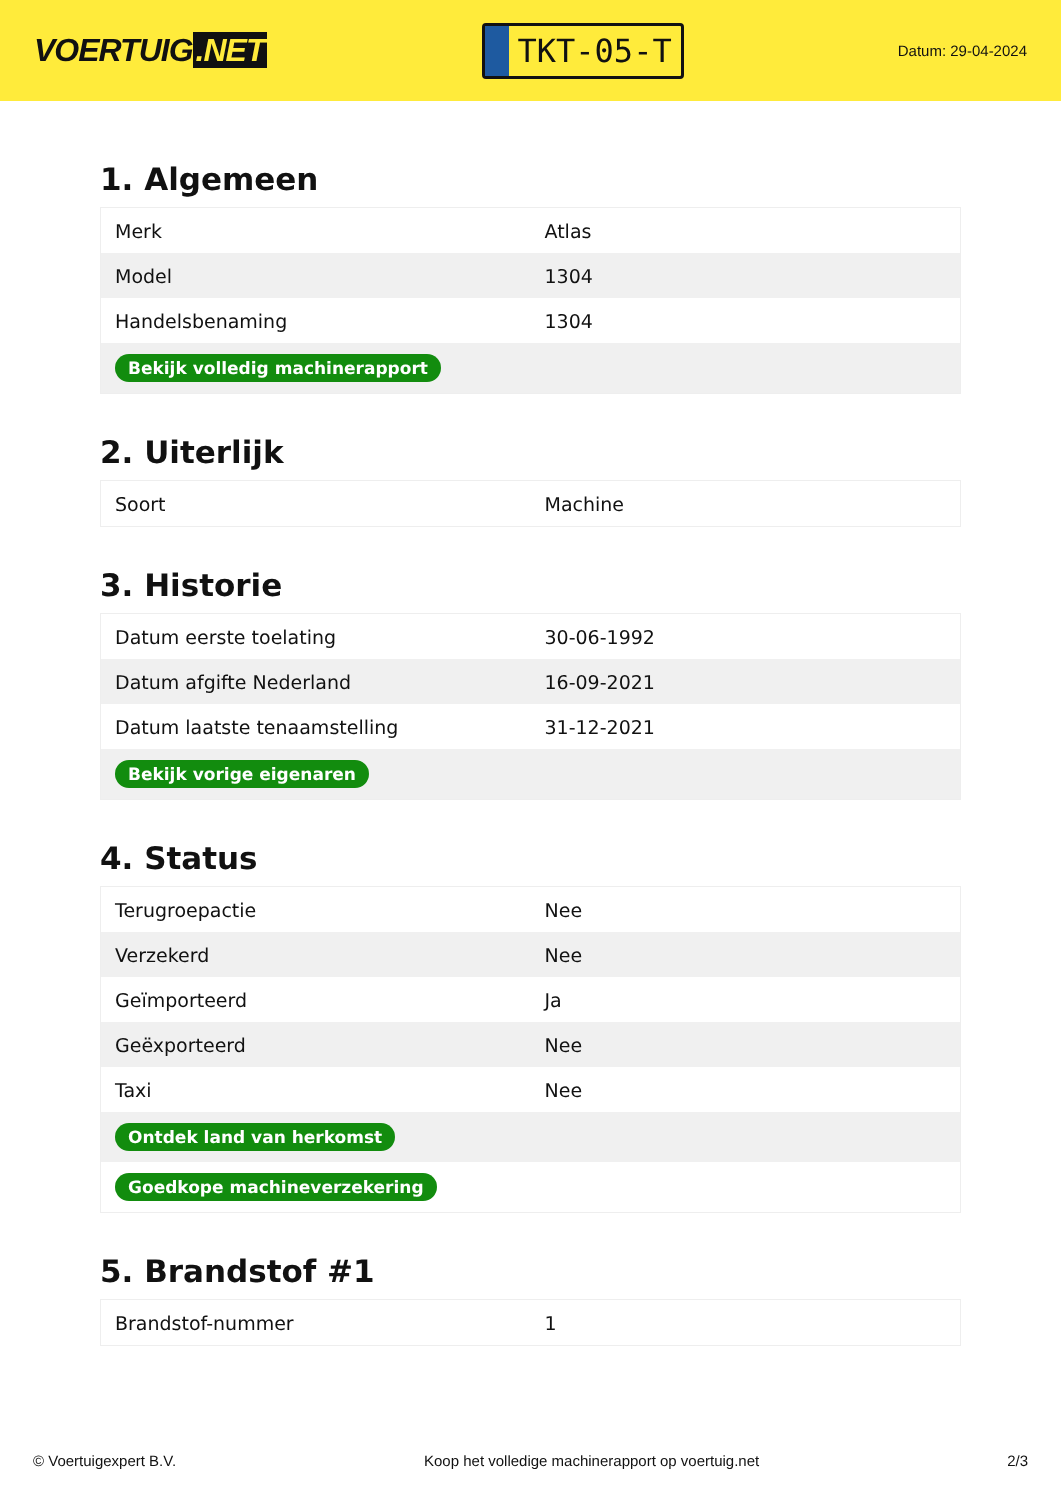VOERTUIG.NET
TKT-05-T
Datum: 29-04-2024
1. Algemeen
| Merk | Atlas |
| Model | 1304 |
| Handelsbenaming | 1304 |
| Bekijk volledig machinerapport | |
2. Uiterlijk
| Soort | Machine |
3. Historie
| Datum eerste toelating | 30-06-1992 |
| Datum afgifte Nederland | 16-09-2021 |
| Datum laatste tenaamstelling | 31-12-2021 |
| Bekijk vorige eigenaren | |
4. Status
| Terugroepactie | Nee |
| Verzekerd | Nee |
| Geïmporteerd | Ja |
| Geëxporteerd | Nee |
| Taxi | Nee |
| Ontdek land van herkomst | |
| Goedkope machineverzekering | |
5. Brandstof #1
| Brandstof-nummer | 1 |
© Voertuigexpert B.V. Koop het volledige machinerapport op voertuig.net 2/3